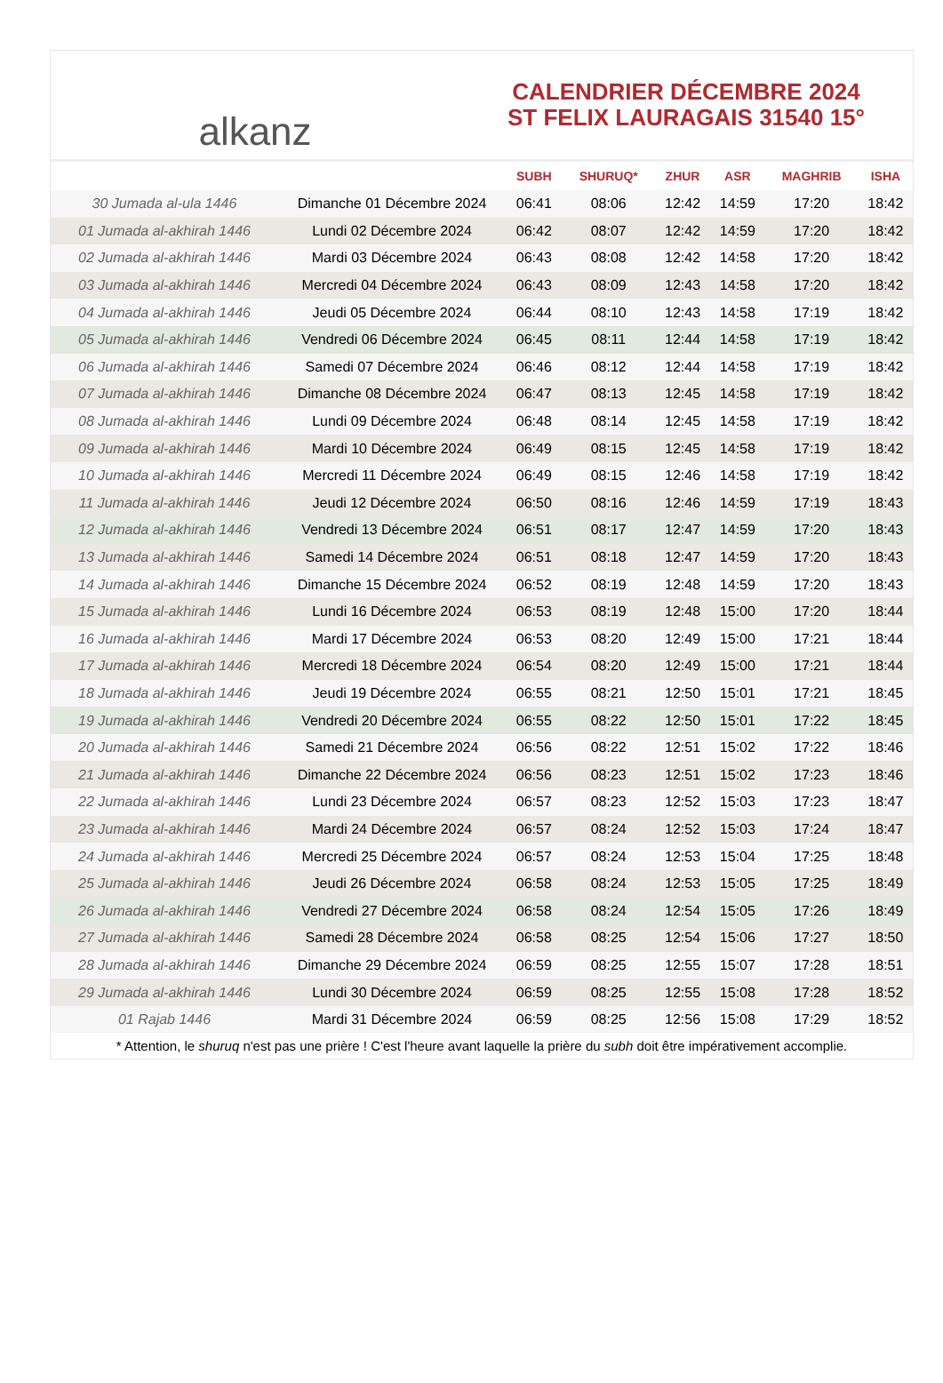alkanz
CALENDRIER DÉCEMBRE 2024
ST FELIX LAURAGAIS 31540 15°
| | | SUBH | SHURUQ* | ZHUR | ASR | MAGHRIB | ISHA |
| --- | --- | --- | --- | --- | --- | --- | --- |
| 30 Jumada al-ula 1446 | Dimanche 01 Décembre 2024 | 06:41 | 08:06 | 12:42 | 14:59 | 17:20 | 18:42 |
| 01 Jumada al-akhirah 1446 | Lundi 02 Décembre 2024 | 06:42 | 08:07 | 12:42 | 14:59 | 17:20 | 18:42 |
| 02 Jumada al-akhirah 1446 | Mardi 03 Décembre 2024 | 06:43 | 08:08 | 12:42 | 14:58 | 17:20 | 18:42 |
| 03 Jumada al-akhirah 1446 | Mercredi 04 Décembre 2024 | 06:43 | 08:09 | 12:43 | 14:58 | 17:20 | 18:42 |
| 04 Jumada al-akhirah 1446 | Jeudi 05 Décembre 2024 | 06:44 | 08:10 | 12:43 | 14:58 | 17:19 | 18:42 |
| 05 Jumada al-akhirah 1446 | Vendredi 06 Décembre 2024 | 06:45 | 08:11 | 12:44 | 14:58 | 17:19 | 18:42 |
| 06 Jumada al-akhirah 1446 | Samedi 07 Décembre 2024 | 06:46 | 08:12 | 12:44 | 14:58 | 17:19 | 18:42 |
| 07 Jumada al-akhirah 1446 | Dimanche 08 Décembre 2024 | 06:47 | 08:13 | 12:45 | 14:58 | 17:19 | 18:42 |
| 08 Jumada al-akhirah 1446 | Lundi 09 Décembre 2024 | 06:48 | 08:14 | 12:45 | 14:58 | 17:19 | 18:42 |
| 09 Jumada al-akhirah 1446 | Mardi 10 Décembre 2024 | 06:49 | 08:15 | 12:45 | 14:58 | 17:19 | 18:42 |
| 10 Jumada al-akhirah 1446 | Mercredi 11 Décembre 2024 | 06:49 | 08:15 | 12:46 | 14:58 | 17:19 | 18:42 |
| 11 Jumada al-akhirah 1446 | Jeudi 12 Décembre 2024 | 06:50 | 08:16 | 12:46 | 14:59 | 17:19 | 18:43 |
| 12 Jumada al-akhirah 1446 | Vendredi 13 Décembre 2024 | 06:51 | 08:17 | 12:47 | 14:59 | 17:20 | 18:43 |
| 13 Jumada al-akhirah 1446 | Samedi 14 Décembre 2024 | 06:51 | 08:18 | 12:47 | 14:59 | 17:20 | 18:43 |
| 14 Jumada al-akhirah 1446 | Dimanche 15 Décembre 2024 | 06:52 | 08:19 | 12:48 | 14:59 | 17:20 | 18:43 |
| 15 Jumada al-akhirah 1446 | Lundi 16 Décembre 2024 | 06:53 | 08:19 | 12:48 | 15:00 | 17:20 | 18:44 |
| 16 Jumada al-akhirah 1446 | Mardi 17 Décembre 2024 | 06:53 | 08:20 | 12:49 | 15:00 | 17:21 | 18:44 |
| 17 Jumada al-akhirah 1446 | Mercredi 18 Décembre 2024 | 06:54 | 08:20 | 12:49 | 15:00 | 17:21 | 18:44 |
| 18 Jumada al-akhirah 1446 | Jeudi 19 Décembre 2024 | 06:55 | 08:21 | 12:50 | 15:01 | 17:21 | 18:45 |
| 19 Jumada al-akhirah 1446 | Vendredi 20 Décembre 2024 | 06:55 | 08:22 | 12:50 | 15:01 | 17:22 | 18:45 |
| 20 Jumada al-akhirah 1446 | Samedi 21 Décembre 2024 | 06:56 | 08:22 | 12:51 | 15:02 | 17:22 | 18:46 |
| 21 Jumada al-akhirah 1446 | Dimanche 22 Décembre 2024 | 06:56 | 08:23 | 12:51 | 15:02 | 17:23 | 18:46 |
| 22 Jumada al-akhirah 1446 | Lundi 23 Décembre 2024 | 06:57 | 08:23 | 12:52 | 15:03 | 17:23 | 18:47 |
| 23 Jumada al-akhirah 1446 | Mardi 24 Décembre 2024 | 06:57 | 08:24 | 12:52 | 15:03 | 17:24 | 18:47 |
| 24 Jumada al-akhirah 1446 | Mercredi 25 Décembre 2024 | 06:57 | 08:24 | 12:53 | 15:04 | 17:25 | 18:48 |
| 25 Jumada al-akhirah 1446 | Jeudi 26 Décembre 2024 | 06:58 | 08:24 | 12:53 | 15:05 | 17:25 | 18:49 |
| 26 Jumada al-akhirah 1446 | Vendredi 27 Décembre 2024 | 06:58 | 08:24 | 12:54 | 15:05 | 17:26 | 18:49 |
| 27 Jumada al-akhirah 1446 | Samedi 28 Décembre 2024 | 06:58 | 08:25 | 12:54 | 15:06 | 17:27 | 18:50 |
| 28 Jumada al-akhirah 1446 | Dimanche 29 Décembre 2024 | 06:59 | 08:25 | 12:55 | 15:07 | 17:28 | 18:51 |
| 29 Jumada al-akhirah 1446 | Lundi 30 Décembre 2024 | 06:59 | 08:25 | 12:55 | 15:08 | 17:28 | 18:52 |
| 01 Rajab 1446 | Mardi 31 Décembre 2024 | 06:59 | 08:25 | 12:56 | 15:08 | 17:29 | 18:52 |
* Attention, le shuruq n'est pas une prière ! C'est l'heure avant laquelle la prière du subh doit être impérativement accomplie.